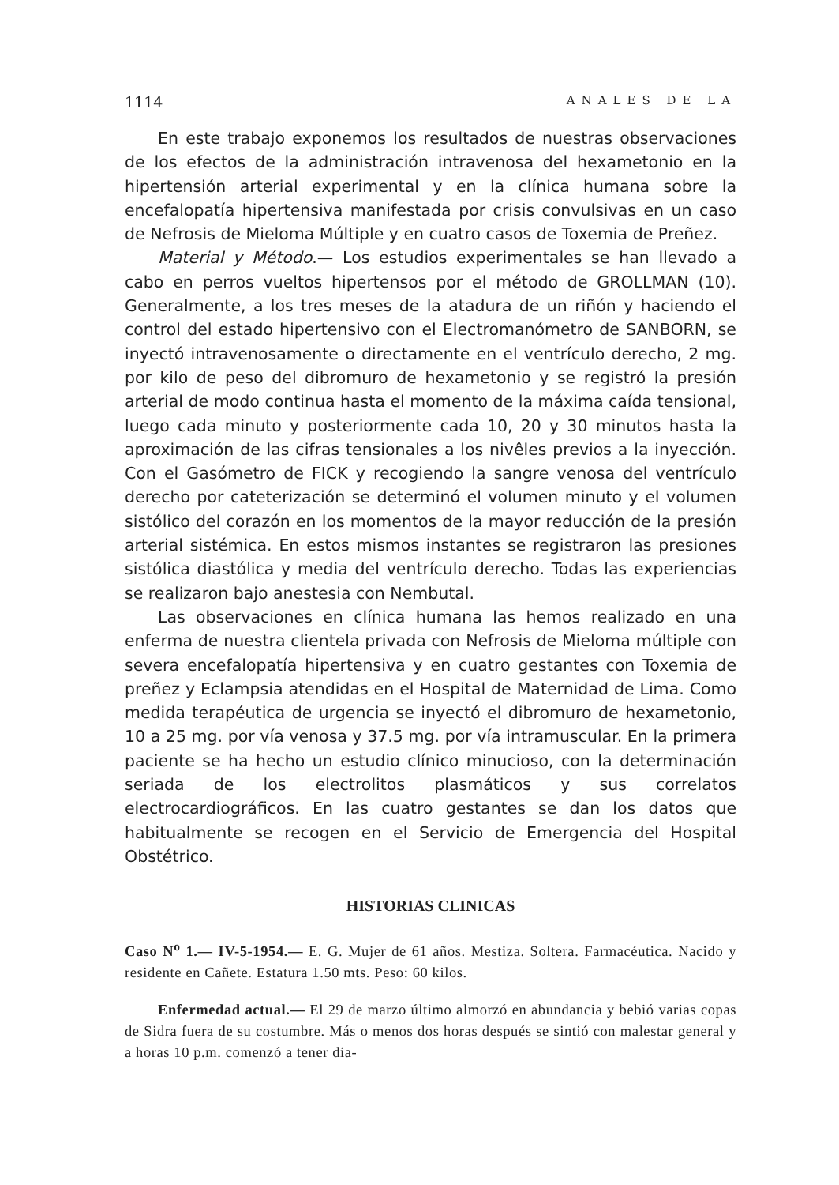1114 ANALES DE LA
En este trabajo exponemos los resultados de nuestras observaciones de los efectos de la administración intravenosa del hexametonio en la hipertensión arterial experimental y en la clínica humana sobre la encefalopatía hipertensiva manifestada por crisis convulsivas en un caso de Nefrosis de Mieloma Múltiple y en cuatro casos de Toxemia de Preñez.
Material y Método.— Los estudios experimentales se han llevado a cabo en perros vueltos hipertensos por el método de GROLLMAN (10). Generalmente, a los tres meses de la atadura de un riñón y haciendo el control del estado hipertensivo con el Electromanómetro de SANBORN, se inyectó intravenosamente o directamente en el ventrículo derecho, 2 mg. por kilo de peso del dibromuro de hexametonio y se registró la presión arterial de modo continua hasta el momento de la máxima caída tensional, luego cada minuto y posteriormente cada 10, 20 y 30 minutos hasta la aproximación de las cifras tensionales a los nivêles previos a la inyección. Con el Gasómetro de FICK y recogiendo la sangre venosa del ventrículo derecho por cateterización se determinó el volumen minuto y el volumen sistólico del corazón en los momentos de la mayor reducción de la presión arterial sistémica. En estos mismos instantes se registraron las presiones sistólica diastólica y media del ventrículo derecho. Todas las experiencias se realizaron bajo anestesia con Nembutal.
Las observaciones en clínica humana las hemos realizado en una enferma de nuestra clientela privada con Nefrosis de Mieloma múltiple con severa encefalopatía hipertensiva y en cuatro gestantes con Toxemia de preñez y Eclampsia atendidas en el Hospital de Maternidad de Lima. Como medida terapéutica de urgencia se inyectó el dibromuro de hexametonio, 10 a 25 mg. por vía venosa y 37.5 mg. por vía intramuscular. En la primera paciente se ha hecho un estudio clínico minucioso, con la determinación seriada de los electrolitos plasmáticos y sus correlatos electrocardiográficos. En las cuatro gestantes se dan los datos que habitualmente se recogen en el Servicio de Emergencia del Hospital Obstétrico.
HISTORIAS CLINICAS
Caso N<sup>o</sup> 1.— IV-5-1954.— E. G. Mujer de 61 años. Mestiza. Soltera. Farmacéutica. Nacido y residente en Cañete. Estatura 1.50 mts. Peso: 60 kilos.
Enfermedad actual.— El 29 de marzo último almorzó en abundancia y bebió varias copas de Sidra fuera de su costumbre. Más o menos dos horas después se sintió con malestar general y a horas 10 p.m. comenzó a tener dia-